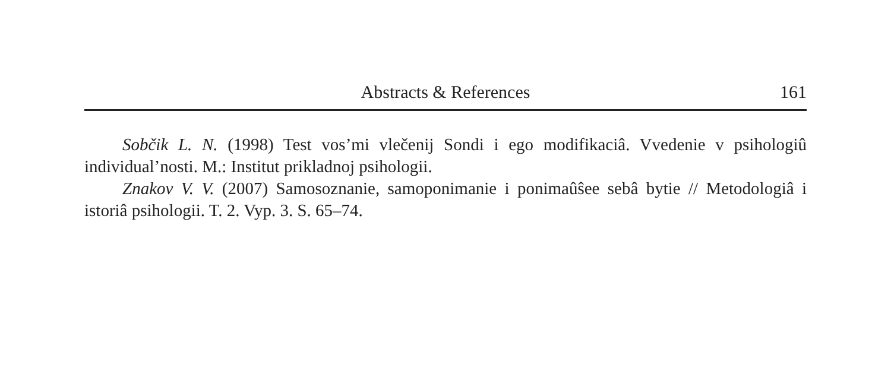Abstracts & References
161
Sobčik L. N. (1998) Test vos’mi vlečenij Sondi i ego modifikaciâ. Vvedenie v psihologiû individual’nosti. M.: Institut prikladnoj psihologii.
Znakov V. V. (2007) Samosoznanie, samoponimanie i ponimaûŝee sebâ bytie // Metodologiâ i istoriâ psihologii. T. 2. Vyp. 3. S. 65–74.